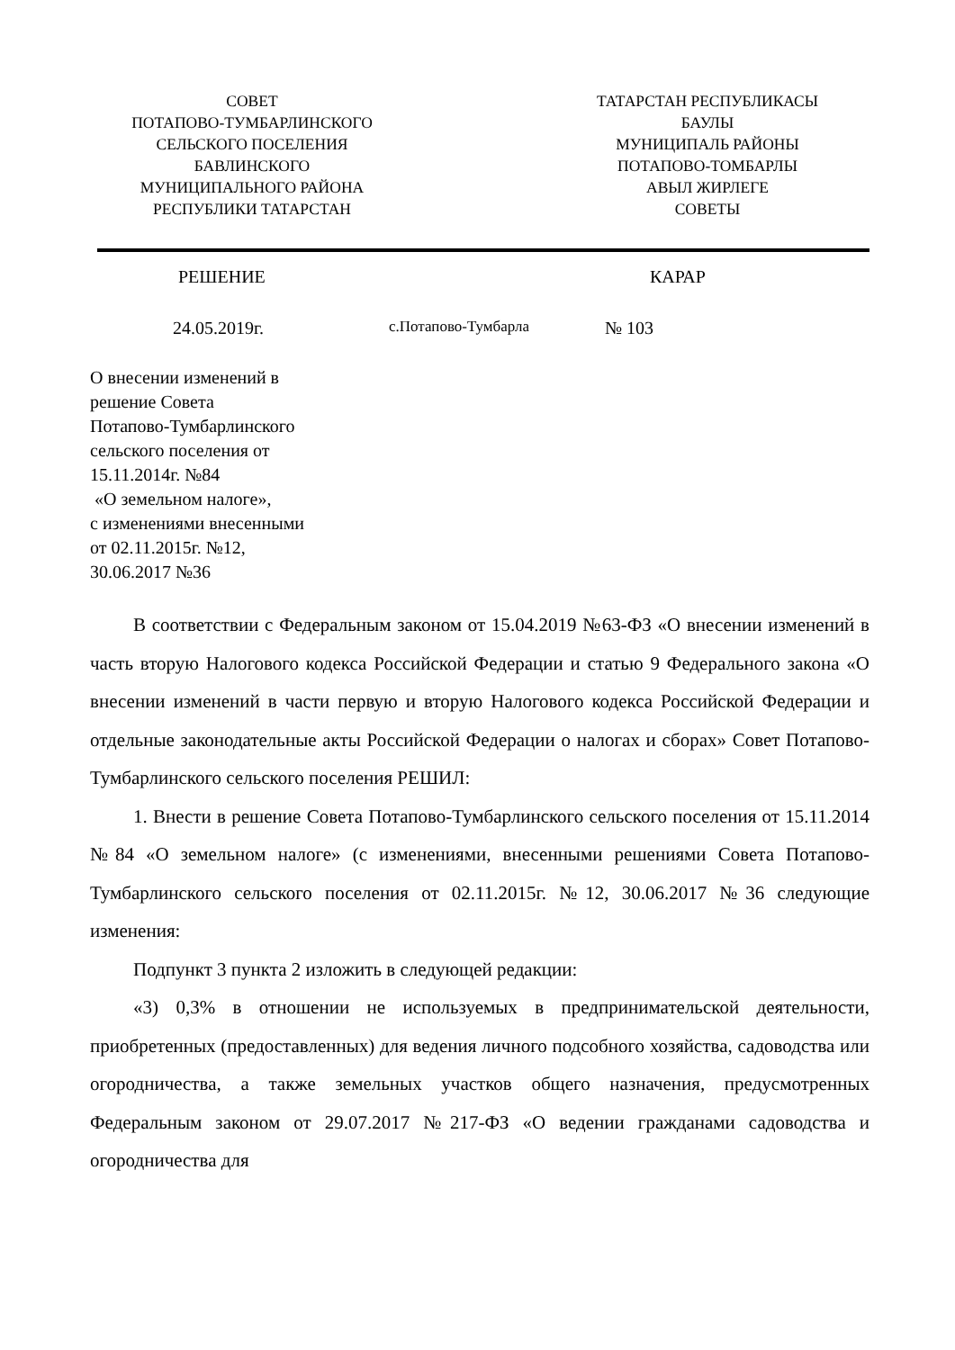СОВЕТ
ПОТАПОВО-ТУМБАРЛИНСКОГО
СЕЛЬСКОГО ПОСЕЛЕНИЯ
БАВЛИНСКОГО
МУНИЦИПАЛЬНОГО РАЙОНА
РЕСПУБЛИКИ ТАТАРСТАН
ТАТАРСТАН РЕСПУБЛИКАСЫ
БАУЛЫ
МУНИЦИПАЛЬ РАЙОНЫ
ПОТАПОВО-ТОМБАРЛЫ
АВЫЛ ЖИРЛЕГЕ
СОВЕТЫ
РЕШЕНИЕ КАРАР
24.05.2019г. с.Потапово-Тумбарла № 103
О внесении изменений в
решение Совета
Потапово-Тумбарлинского
сельского поселения от
15.11.2014г. №84
«О земельном налоге»,
с изменениями внесенными
от 02.11.2015г. №12,
30.06.2017 №36
В соответствии с Федеральным законом от 15.04.2019 №63-ФЗ «О внесении изменений в часть вторую Налогового кодекса Российской Федерации и статью 9 Федерального закона «О внесении изменений в части первую и вторую Налогового кодекса Российской Федерации и отдельные законодательные акты Российской Федерации о налогах и сборах» Совет Потапово-Тумбарлинского сельского поселения РЕШИЛ:
1. Внести в решение Совета Потапово-Тумбарлинского сельского поселения от 15.11.2014 №84 «О земельном налоге» (с изменениями, внесенными решениями Совета Потапово-Тумбарлинского сельского поселения от 02.11.2015г. №12, 30.06.2017 №36 следующие изменения:
Подпункт 3 пункта 2 изложить в следующей редакции:
«3) 0,3% в отношении не используемых в предпринимательской деятельности, приобретенных (предоставленных) для ведения личного подсобного хозяйства, садоводства или огородничества, а также земельных участков общего назначения, предусмотренных Федеральным законом от 29.07.2017 №217-ФЗ «О ведении гражданами садоводства и огородничества для